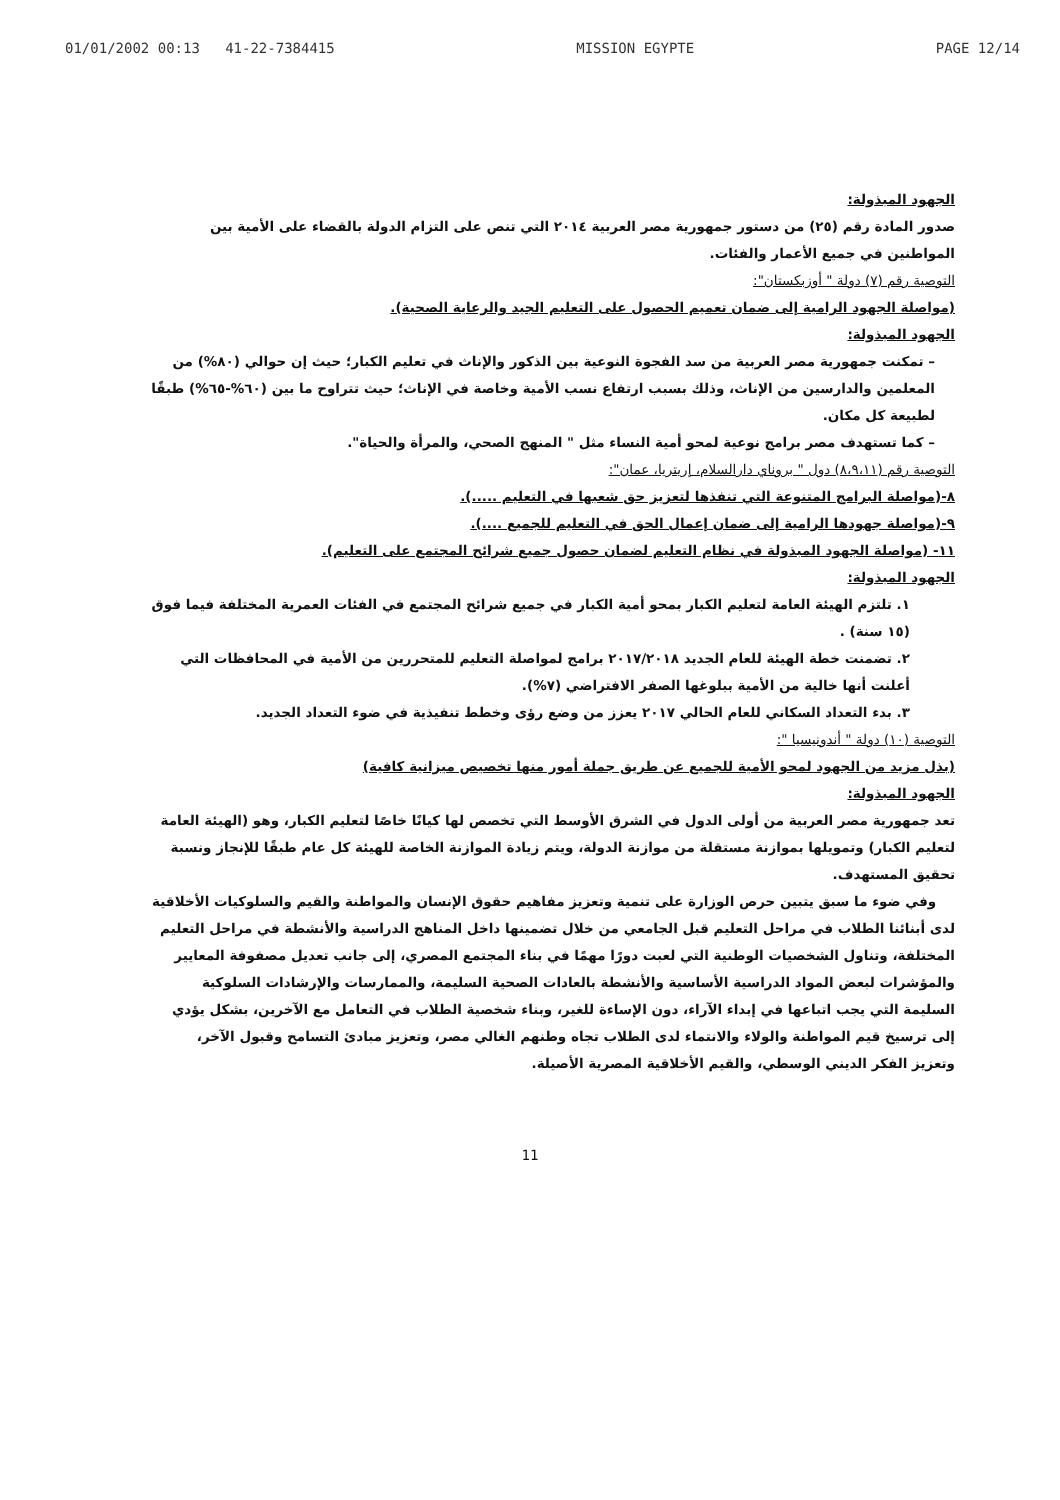01/01/2002 00:13 41-22-7384415 MISSION EGYPTE PAGE 12/14
الجهود المبذولة:
صدور المادة رقم (٢٥) من دستور جمهورية مصر العربية ٢٠١٤ التي تنص على التزام الدولة بالقضاء على الأمية بين المواطنين في جميع الأعمار والفئات.
التوصية رقم (٧) دولة " أوزبكستان":
(مواصلة الجهود الرامية إلى ضمان تعميم الحصول على التعليم الجيد والرعاية الصحية).
الجهود المبذولة:
– تمكنت جمهورية مصر العربية من سد الفجوة النوعية بين الذكور والإناث في تعليم الكبار؛ حيث إن حوالي (٨٠%) من المعلمين والدارسين من الإناث، وذلك بسبب ارتفاع نسب الأمية وخاصة في الإناث؛ حيث تتراوح ما بين (٦٠%-٦٥%) طبقًا لطبيعة كل مكان.
– كما تستهدف مصر برامج نوعية لمحو أمية النساء مثل " المنهج الصحي، والمرأة والحياة".
التوصية رقم (٨،٩،١١) دول " بروناي دارالسلام، إريتريا، عمان":
٨-(مواصلة البرامج المتنوعة التي تنفذها لتعزيز حق شعبها في التعليم .....).
٩-(مواصلة جهودها الرامية إلى ضمان إعمال الحق في التعليم للجميع ....).
١١- (مواصلة الجهود المبذولة في نظام التعليم لضمان حصول جميع شرائح المجتمع على التعليم).
الجهود المبذولة:
١. تلتزم الهيئة العامة لتعليم الكبار بمحو أمية الكبار في جميع شرائح المجتمع في الفئات العمرية المختلفة فيما فوق (١٥ سنة) .
٢. تضمنت خطة الهيئة للعام الجديد ٢٠١٧/٢٠١٨ برامج لمواصلة التعليم للمتحررين من الأمية في المحافظات التي أعلنت أنها خالية من الأمية ببلوغها الصفر الافتراضي (٧%).
٣. بدء التعداد السكاني للعام الحالي ٢٠١٧ يعزز من وضع رؤى وخطط تنفيذية في ضوء التعداد الجديد.
التوصية (١٠) دولة " أندونيسيا ":
(بذل مزيد من الجهود لمحو الأمية للجميع عن طريق جملة أمور منها تخصيص ميزانية كافية)
الجهود المبذولة:
تعد جمهورية مصر العربية من أولى الدول في الشرق الأوسط التي تخصص لها كيانًا خاصًا لتعليم الكبار، وهو (الهيئة العامة لتعليم الكبار) وتمويلها بموازنة مستقلة من موازنة الدولة، ويتم زيادة الموازنة الخاصة للهيئة كل عام طبقًا للإنجاز ونسبة تحقيق المستهدف.
وفي ضوء ما سبق يتبين حرص الوزارة على تنمية وتعزيز مفاهيم حقوق الإنسان والمواطنة والقيم والسلوكيات الأخلاقية لدى أبنائنا الطلاب في مراحل التعليم قبل الجامعي من خلال تضمينها داخل المناهج الدراسية والأنشطة في مراحل التعليم المختلفة، وتناول الشخصيات الوطنية التي لعبت دورًا مهمًا في بناء المجتمع المصري، إلى جانب تعديل مصفوفة المعايير والمؤشرات لبعض المواد الدراسية الأساسية والأنشطة بالعادات الصحية السليمة، والممارسات والإرشادات السلوكية السليمة التي يجب اتباعها في إبداء الآراء، دون الإساءة للغير، وبناء شخصية الطلاب في التعامل مع الآخرين، بشكل يؤدي إلى ترسيخ قيم المواطنة والولاء والانتماء لدى الطلاب تجاه وطنهم الغالي مصر، وتعزيز مبادئ التسامح وقبول الآخر، وتعزيز الفكر الديني الوسطي، والقيم الأخلاقية المصرية الأصيلة.
11